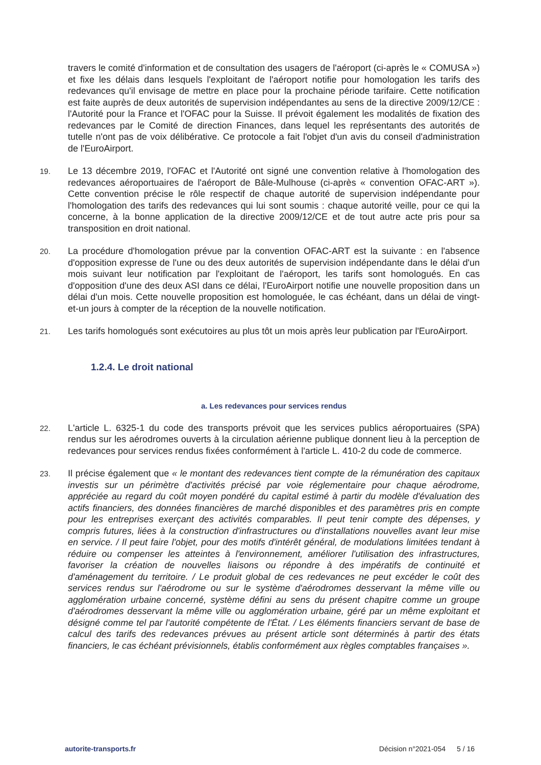travers le comité d'information et de consultation des usagers de l'aéroport (ci-après le « COMUSA ») et fixe les délais dans lesquels l'exploitant de l'aéroport notifie pour homologation les tarifs des redevances qu'il envisage de mettre en place pour la prochaine période tarifaire. Cette notification est faite auprès de deux autorités de supervision indépendantes au sens de la directive 2009/12/CE : l'Autorité pour la France et l'OFAC pour la Suisse. Il prévoit également les modalités de fixation des redevances par le Comité de direction Finances, dans lequel les représentants des autorités de tutelle n'ont pas de voix délibérative. Ce protocole a fait l'objet d'un avis du conseil d'administration de l'EuroAirport.
19.
Le 13 décembre 2019, l'OFAC et l'Autorité ont signé une convention relative à l'homologation des redevances aéroportuaires de l'aéroport de Bâle-Mulhouse (ci-après « convention OFAC-ART »). Cette convention précise le rôle respectif de chaque autorité de supervision indépendante pour l'homologation des tarifs des redevances qui lui sont soumis : chaque autorité veille, pour ce qui la concerne, à la bonne application de la directive 2009/12/CE et de tout autre acte pris pour sa transposition en droit national.
20.
La procédure d'homologation prévue par la convention OFAC-ART est la suivante : en l'absence d'opposition expresse de l'une ou des deux autorités de supervision indépendante dans le délai d'un mois suivant leur notification par l'exploitant de l'aéroport, les tarifs sont homologués. En cas d'opposition d'une des deux ASI dans ce délai, l'EuroAirport notifie une nouvelle proposition dans un délai d'un mois. Cette nouvelle proposition est homologuée, le cas échéant, dans un délai de vingt-et-un jours à compter de la réception de la nouvelle notification.
21.
Les tarifs homologués sont exécutoires au plus tôt un mois après leur publication par l'EuroAirport.
1.2.4. Le droit national
a. Les redevances pour services rendus
22.
L'article L. 6325-1 du code des transports prévoit que les services publics aéroportuaires (SPA) rendus sur les aérodromes ouverts à la circulation aérienne publique donnent lieu à la perception de redevances pour services rendus fixées conformément à l'article L. 410-2 du code de commerce.
23.
Il précise également que « le montant des redevances tient compte de la rémunération des capitaux investis sur un périmètre d'activités précisé par voie réglementaire pour chaque aérodrome, appréciée au regard du coût moyen pondéré du capital estimé à partir du modèle d'évaluation des actifs financiers, des données financières de marché disponibles et des paramètres pris en compte pour les entreprises exerçant des activités comparables. Il peut tenir compte des dépenses, y compris futures, liées à la construction d'infrastructures ou d'installations nouvelles avant leur mise en service. / Il peut faire l'objet, pour des motifs d'intérêt général, de modulations limitées tendant à réduire ou compenser les atteintes à l'environnement, améliorer l'utilisation des infrastructures, favoriser la création de nouvelles liaisons ou répondre à des impératifs de continuité et d'aménagement du territoire. / Le produit global de ces redevances ne peut excéder le coût des services rendus sur l'aérodrome ou sur le système d'aérodromes desservant la même ville ou agglomération urbaine concerné, système défini au sens du présent chapitre comme un groupe d'aérodromes desservant la même ville ou agglomération urbaine, géré par un même exploitant et désigné comme tel par l'autorité compétente de l'État. / Les éléments financiers servant de base de calcul des tarifs des redevances prévues au présent article sont déterminés à partir des états financiers, le cas échéant prévisionnels, établis conformément aux règles comptables françaises ».
autorite-transports.fr Décision n°2021-054 5 / 16